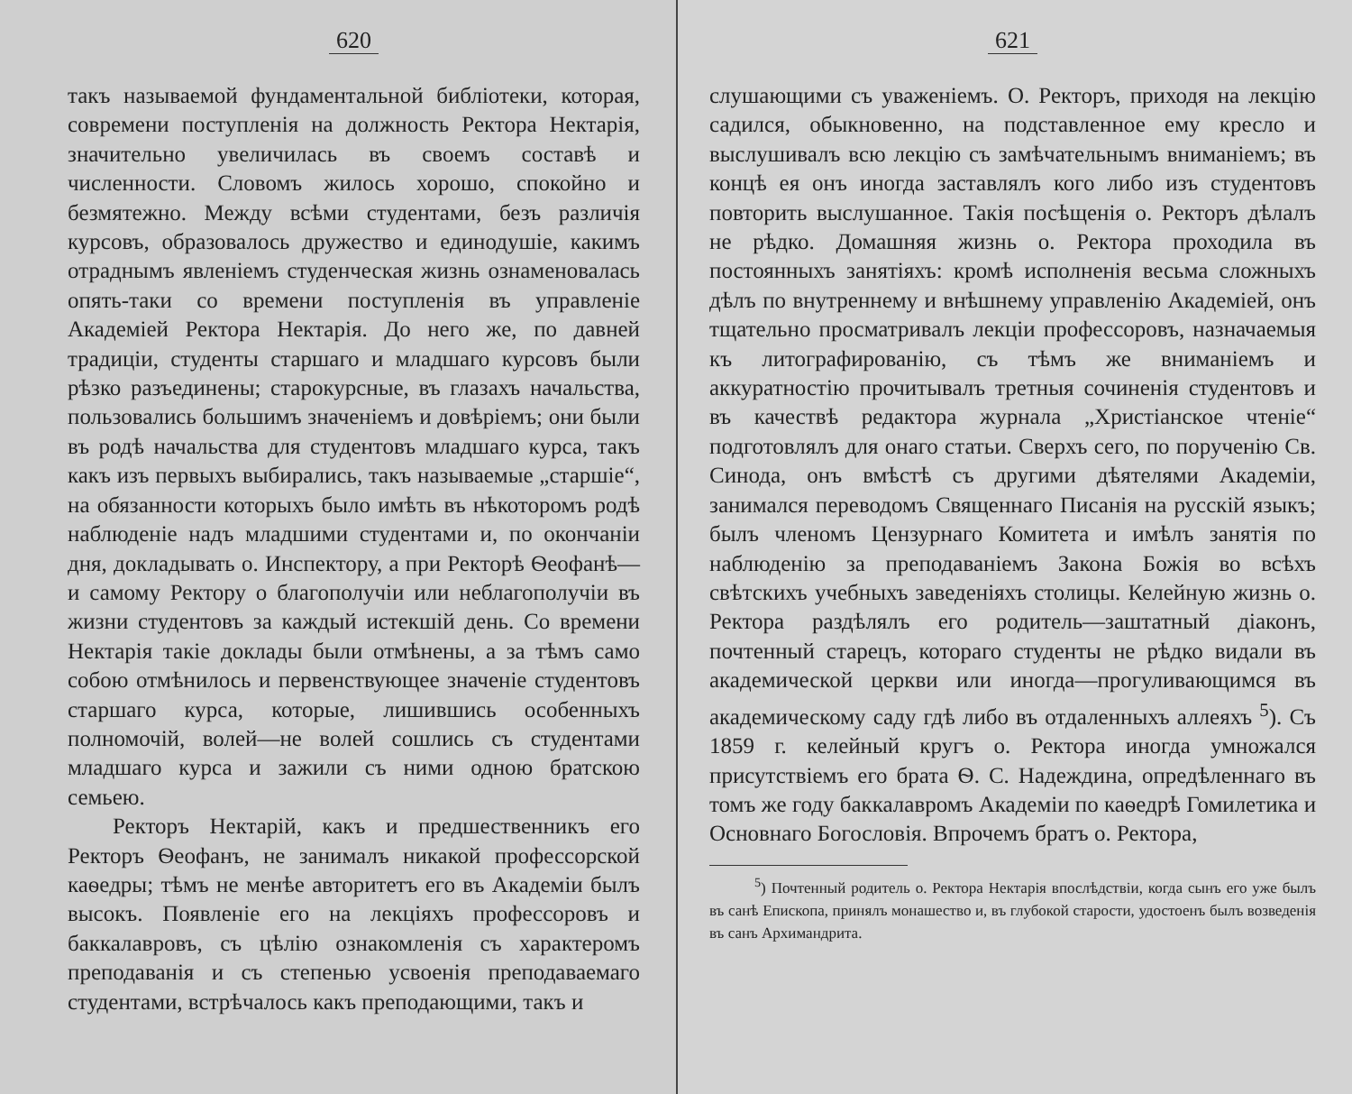620
такъ называемой фундаментальной библіотеки, которая, современи поступленія на должность Ректора Нектарія, значительно увеличилась въ своемъ составѣ и численности. Словомъ жилось хорошо, спокойно и безмятежно. Между всѣми студентами, безъ различія курсовъ, образовалось дружество и единодушіе, какимъ отраднымъ явленіемъ студенческая жизнь ознаменовалась опять-таки со времени поступленія въ управленіе Академіей Ректора Нектарія. До него же, по давней традиціи, студенты старшаго и младшаго курсовъ были рѣзко разъединены; старокурсные, въ глазахъ начальства, пользовались большимъ значеніемъ и довѣріемъ; они были въ родѣ начальства для студентовъ младшаго курса, такъ какъ изъ первыхъ выбирались, такъ называемые „старшіе“, на обязанности которыхъ было имѣть въ нѣкоторомъ родѣ наблюденіе надъ младшими студентами и, по окончаніи дня, докладывать о. Инспектору, а при Ректорѣ Ѳеофанѣ—и самому Ректору о благополучіи или неблагополучіи въ жизни студентовъ за каждый истекшій день. Со времени Нектарія такіе доклады были отмѣнены, а за тѣмъ само собою отмѣнилось и первенствующее значеніе студентовъ старшаго курса, которые, лишившись особенныхъ полномочій, волей—не волей сошлись съ студентами младшаго курса и зажили съ ними одною братскою семьею.
Ректоръ Нектарій, какъ и предшественникъ его Ректоръ Ѳеофанъ, не занималъ никакой профессорской каѳедры; тѣмъ не менѣе авторитетъ его въ Академіи былъ высокъ. Появленіе его на лекціяхъ профессоровъ и баккалавровъ, съ цѣлію ознакомленія съ характеромъ преподаванія и съ степенью усвоенія преподаваемаго студентами, встрѣчалось какъ преподающими, такъ и
621
слушающими съ уваженіемъ. О. Ректоръ, приходя на лекцію садился, обыкновенно, на подставленное ему кресло и выслушивалъ всю лекцію съ замѣчательнымъ вниманіемъ; въ концѣ ея онъ иногда заставлялъ кого либо изъ студентовъ повторить выслушанное. Такія посѣщенія о. Ректоръ дѣлалъ не рѣдко. Домашняя жизнь о. Ректора проходила въ постоянныхъ занятіяхъ: кромѣ исполненія весьма сложныхъ дѣлъ по внутреннему и внѣшнему управленію Академіей, онъ тщательно просматривалъ лекціи профессоровъ, назначаемыя къ литографированію, съ тѣмъ же вниманіемъ и аккуратностію прочитывалъ третныя сочиненія студентовъ и въ качествѣ редактора журнала „Христіанское чтеніе“ подготовлялъ для онаго статьи. Сверхъ сего, по порученію Св. Синода, онъ вмѣстѣ съ другими дѣятелями Академіи, занимался переводомъ Священнаго Писанія на русскій языкъ; былъ членомъ Цензурнаго Комитета и имѣлъ занятія по наблюденію за преподаваніемъ Закона Божія во всѣхъ свѣтскихъ учебныхъ заведеніяхъ столицы. Келейную жизнь о. Ректора раздѣлялъ его родитель—заштатный діаконъ, почтенный старецъ, котораго студенты не рѣдко видали въ академической церкви или иногда—прогуливающимся въ академическому саду гдѣ либо въ отдаленныхъ аллеяхъ <sup>5</sup>). Съ 1859 г. келейный кругъ о. Ректора иногда умножался присутствіемъ его брата Ѳ. С. Надеждина, опредѣленнаго въ томъ же году баккалавромъ Академіи по каѳедрѣ Гомилетика и Основнаго Богословія. Впрочемъ братъ о. Ректора,
<sup>5</sup>) Почтенный родитель о. Ректора Нектарія впослѣдствіи, когда сынъ его уже былъ въ санѣ Епископа, принялъ монашество и, въ глубокой старости, удостоенъ былъ возведенія въ санъ Архимандрита.